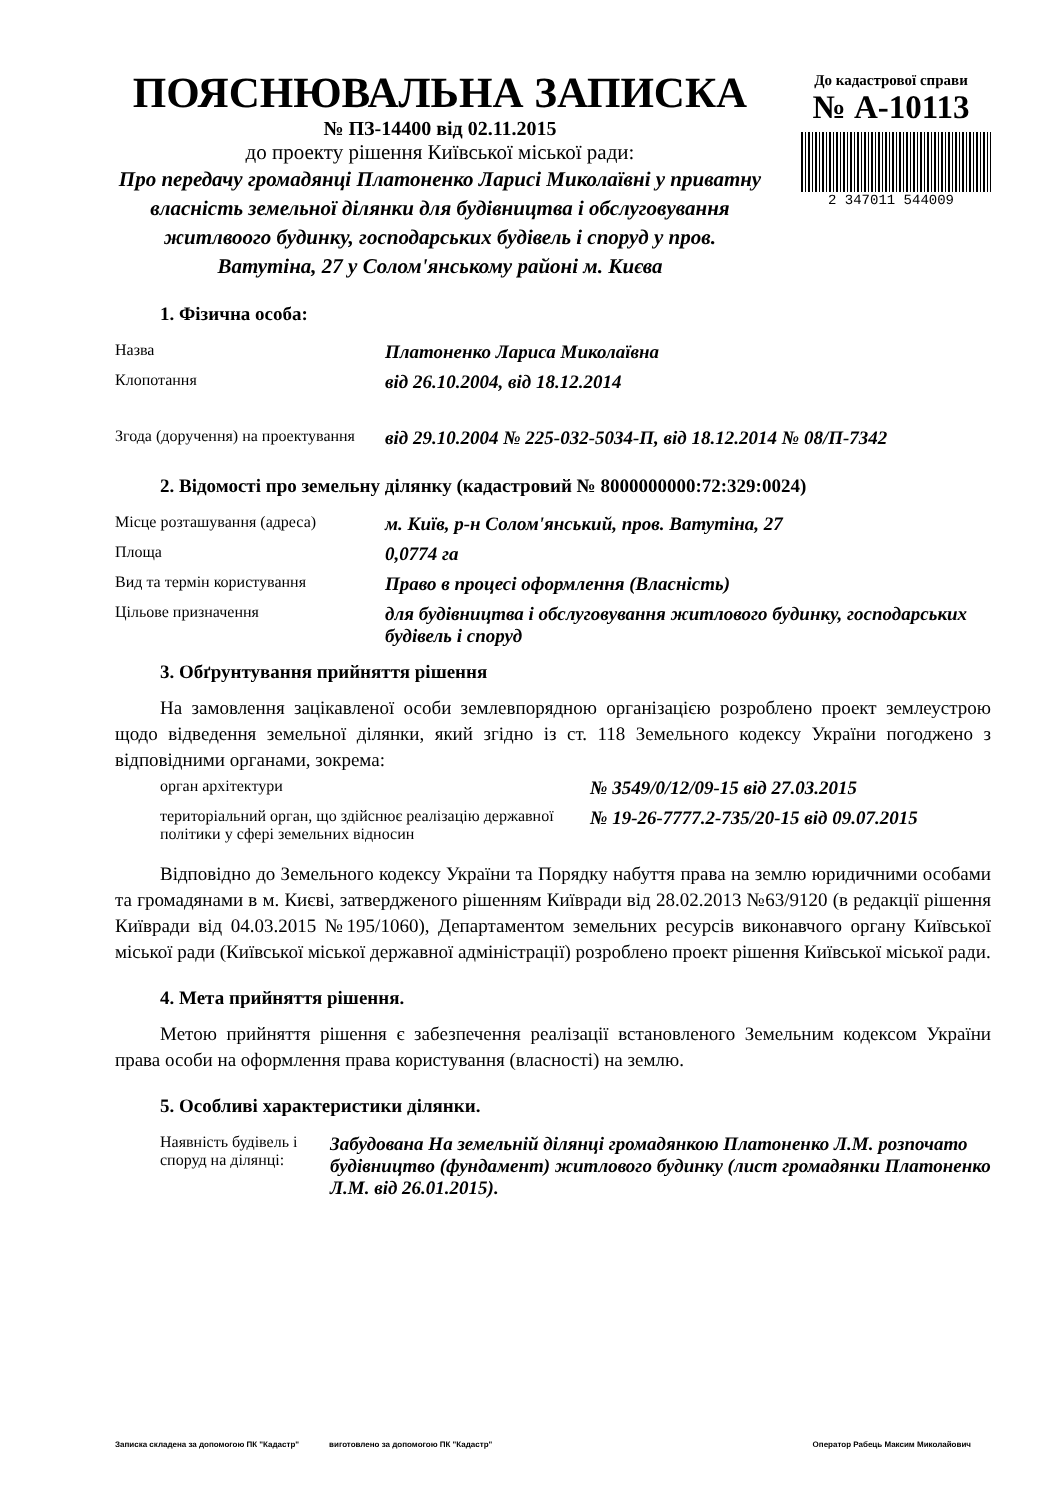ПОЯСНЮВАЛЬНА ЗАПИСКА
№ ПЗ-14400 від 02.11.2015
до проекту рішення Київської міської ради:
Про передачу громадянці Платоненко Ларисі Миколаївні у приватну власність земельної ділянки для будівництва і обслуговування житлвоого будинку, господарських будівель і споруд у пров. Ватутіна, 27 у Солом'янському районі м. Києва
До кадастрової справи
№ А-10113
2 347011 544009
1. Фізична особа:
| Назва | Платоненко Лариса Миколаївна |
| Клопотання | від 26.10.2004, від 18.12.2014 |
| Згода (доручення) на проектування | від 29.10.2004 № 225-032-5034-П, від 18.12.2014 № 08/П-7342 |
2. Відомості про земельну ділянку (кадастровий № 8000000000:72:329:0024)
| Місце розташування (адреса) | м. Київ, р-н Солом'янський, пров. Ватутіна, 27 |
| Площа | 0,0774 га |
| Вид та термін користування | Право в процесі оформлення (Власність) |
| Цільове призначення | для будівництва і обслуговування житлового будинку, господарських будівель і споруд |
3. Обґрунтування прийняття рішення
На замовлення зацікавленої особи землевпорядною організацією розроблено проект землеустрою щодо відведення земельної ділянки, який згідно із ст. 118 Земельного кодексу України погоджено з відповідними органами, зокрема:
| орган архітектури | № 3549/0/12/09-15 від 27.03.2015 |
| територіальний орган, що здійснює реалізацію державної політики у сфері земельних відносин | № 19-26-7777.2-735/20-15 від 09.07.2015 |
Відповідно до Земельного кодексу України та Порядку набуття права на землю юридичними особами та громадянами в м. Києві, затвердженого рішенням Київради від 28.02.2013 №63/9120 (в редакції рішення Київради від 04.03.2015 №195/1060), Департаментом земельних ресурсів виконавчого органу Київської міської ради (Київської міської державної адміністрації) розроблено проект рішення Київської міської ради.
4. Мета прийняття рішення.
Метою прийняття рішення є забезпечення реалізації встановленого Земельним кодексом України права особи на оформлення права користування (власності) на землю.
5. Особливі характеристики ділянки.
| Наявність будівель і споруд на ділянці: | Забудована На земельній ділянці громадянкою Платоненко Л.М. розпочато будівництво (фундамент) житлового будинку (лист громадянки Платоненко Л.М. від 26.01.2015). |
Записка складена за допомогою ПК "Кадастр" виготовлено за допомогою ПК "Кадастр" Оператор Рабець Максим Миколайович